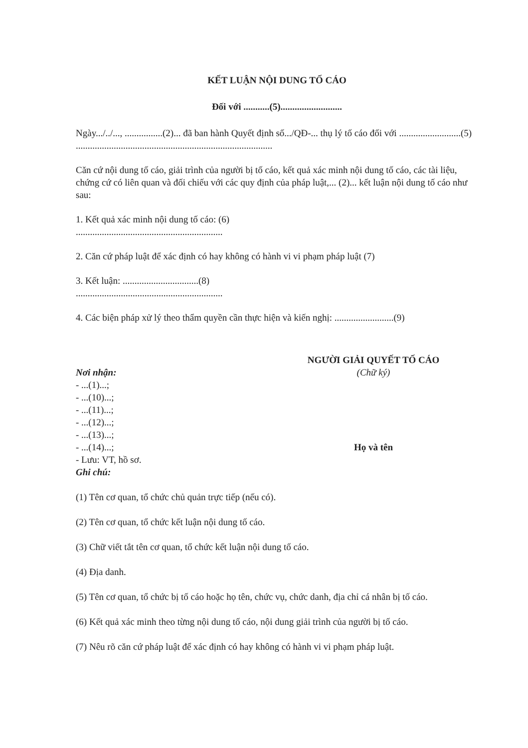KẾT LUẬN NỘI DUNG TỐ CÁO
Đối với ...........(5)..........................
Ngày.../../..., ................(2)... đã ban hành Quyết định số.../QĐ-... thụ lý tố cáo đối với ..........................(5)
...................................................................................
Căn cứ nội dung tố cáo, giải trình của người bị tố cáo, kết quả xác minh nội dung tố cáo, các tài liệu, chứng cứ có liên quan và đối chiếu với các quy định của pháp luật,... (2)... kết luận nội dung tố cáo như sau:
1. Kết quả xác minh nội dung tố cáo: (6)
..............................................................
2. Căn cứ pháp luật để xác định có hay không có hành vi vi phạm pháp luật (7)
3. Kết luận: ................................(8)
..............................................................
4. Các biện pháp xử lý theo thẩm quyền cần thực hiện và kiến nghị: .........................(9)
Nơi nhận:
- ...(1)...;
- ...(10)...;
- ...(11)...;
- ...(12)...;
- ...(13)...;
- ...(14)...;
- Lưu: VT, hồ sơ.
Ghi chú:
NGƯỜI GIẢI QUYẾT TỐ CÁO
(Chữ ký)
Họ và tên
(1) Tên cơ quan, tổ chức chủ quản trực tiếp (nếu có).
(2) Tên cơ quan, tổ chức kết luận nội dung tố cáo.
(3) Chữ viết tắt tên cơ quan, tổ chức kết luận nội dung tố cáo.
(4) Địa danh.
(5) Tên cơ quan, tổ chức bị tố cáo hoặc họ tên, chức vụ, chức danh, địa chỉ cá nhân bị tố cáo.
(6) Kết quả xác minh theo từng nội dung tố cáo, nội dung giải trình của người bị tố cáo.
(7) Nêu rõ căn cứ pháp luật để xác định có hay không có hành vi vi phạm pháp luật.